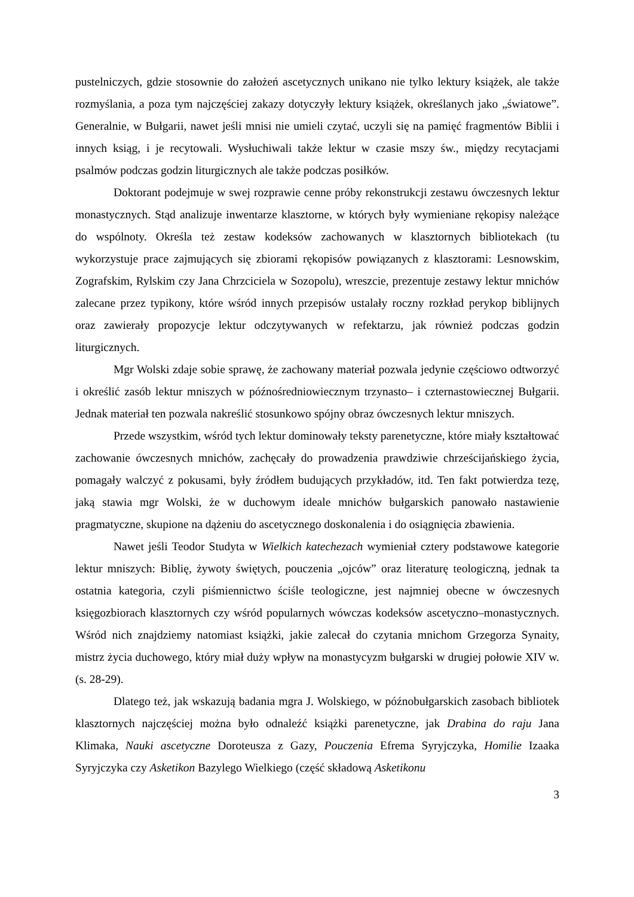pustelniczych, gdzie stosownie do założeń ascetycznych unikano nie tylko lektury książek, ale także rozmyślania, a poza tym najczęściej zakazy dotyczyły lektury książek, określanych jako „światowe”. Generalnie, w Bułgarii, nawet jeśli mnisi nie umieli czytać, uczyli się na pamięć fragmentów Biblii i innych ksiąg, i je recytowali. Wysłuchiwali także lektur w czasie mszy św., między recytacjami psalmów podczas godzin liturgicznych ale także podczas posiłków.
Doktorant podejmuje w swej rozprawie cenne próby rekonstrukcji zestawu ówczesnych lektur monastycznych. Stąd analizuje inwentarze klasztorne, w których były wymieniane rękopisy należące do wspólnoty. Określa też zestaw kodeksów zachowanych w klasztornych bibliotekach (tu wykorzystuje prace zajmujących się zbiorami rękopisów powiązanych z klasztorami: Lesnowskim, Zografskim, Rylskim czy Jana Chrzciciela w Sozopolu), wreszcie, prezentuje zestawy lektur mnichów zalecane przez typikony, które wśród innych przepisów ustalały roczny rozkład perykop biblijnych oraz zawierały propozycje lektur odczytywanych w refektarzu, jak również podczas godzin liturgicznych.
Mgr Wolski zdaje sobie sprawę, że zachowany materiał pozwala jedynie częściowo odtworzyć i określić zasób lektur mniszych w późnośredniowiecznym trzynasto– i czternastowiecznej Bułgarii. Jednak materiał ten pozwala nakreślić stosunkowo spójny obraz ówczesnych lektur mniszych.
Przede wszystkim, wśród tych lektur dominowały teksty parenetyczne, które miały kształtować zachowanie ówczesnych mnichów, zachęcały do prowadzenia prawdziwie chrześcijańskiego życia, pomagały walczyć z pokusami, były źródłem budujących przykładów, itd. Ten fakt potwierdza tezę, jaką stawia mgr Wolski, że w duchowym ideale mnichów bułgarskich panowało nastawienie pragmatyczne, skupione na dążeniu do ascetycznego doskonalenia i do osiągnięcia zbawienia.
Nawet jeśli Teodor Studyta w Wielkich katechezach wymieniał cztery podstawowe kategorie lektur mniszych: Biblię, żywoty świętych, pouczenia „ojców” oraz literaturę teologiczną, jednak ta ostatnia kategoria, czyli piśmiennictwo ściśle teologiczne, jest najmniej obecne w ówczesnych księgozbiorach klasztornych czy wśród popularnych wówczas kodeksów ascetyczno–monastycznych. Wśród nich znajdziemy natomiast książki, jakie zalecał do czytania mnichom Grzegorza Synaity, mistrz życia duchowego, który miał duży wpływ na monastycyzm bułgarski w drugiej połowie XIV w. (s. 28-29).
Dlatego też, jak wskazują badania mgra J. Wolskiego, w późnobułgarskich zasobach bibliotek klasztornych najczęściej można było odnaleźć książki parenetyczne, jak Drabina do raju Jana Klimaka, Nauki ascetyczne Doroteusza z Gazy, Pouczenia Efrema Syryjczyka, Homilie Izaaka Syryjczyka czy Asketikon Bazylego Wielkiego (część składową Asketikonu
3